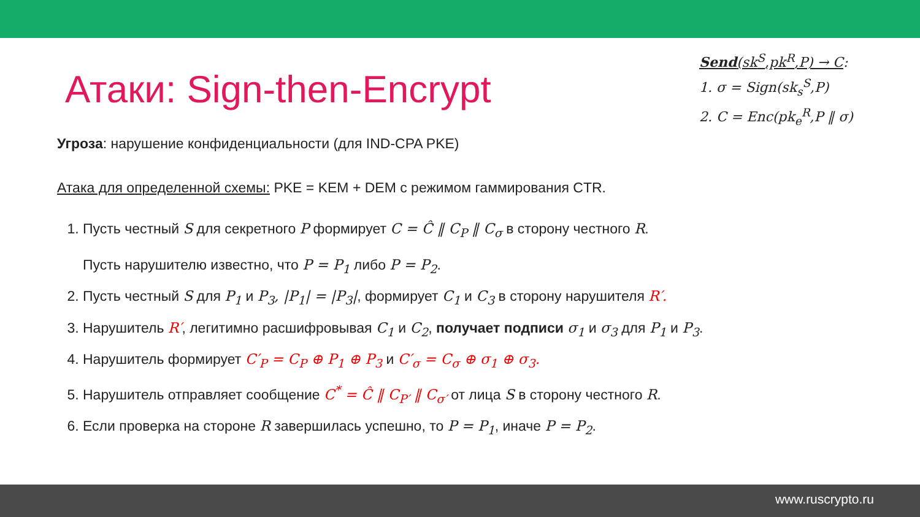Send(sk<sup>S</sup>,pk<sup>R</sup>,P) → C:
1. σ = Sign(sk<sub>s</sub><sup>S</sup>,P)
2. C = Enc(pk<sub>e</sub><sup>R</sup>,P ‖ σ)
Атаки: Sign-then-Encrypt
Угроза: нарушение конфиденциальности (для IND-CPA PKE)
Атака для определенной схемы: PKE = KEM + DEM с режимом гаммирования CTR.
1. Пусть честный S для секретного P формирует C = Ĉ ‖ C<sub>P</sub> ‖ C<sub>σ</sub> в сторону честного R.
Пусть нарушителю известно, что P = P<sub>1</sub> либо P = P<sub>2</sub>.
2. Пусть честный S для P<sub>1</sub> и P<sub>3</sub>, |P<sub>1</sub>| = |P<sub>3</sub>|, формирует C<sub>1</sub> и C<sub>3</sub> в сторону нарушителя R′.
3. Нарушитель R′, легитимно расшифровывая C<sub>1</sub> и C<sub>2</sub>, получает подписи σ<sub>1</sub> и σ<sub>3</sub> для P<sub>1</sub> и P<sub>3</sub>.
4. Нарушитель формирует C′<sub>P</sub> = C<sub>P</sub> ⊕ P<sub>1</sub> ⊕ P<sub>3</sub> и C′<sub>σ</sub> = C<sub>σ</sub> ⊕ σ<sub>1</sub> ⊕ σ<sub>3</sub>.
5. Нарушитель отправляет сообщение C<sup>*</sup> = Ĉ ‖ C<sub>P′</sub> ‖ C<sub>σ′</sub> от лица S в сторону честного R.
6. Если проверка на стороне R завершилась успешно, то P = P<sub>1</sub>, иначе P = P<sub>2</sub>.
www.ruscrypto.ru